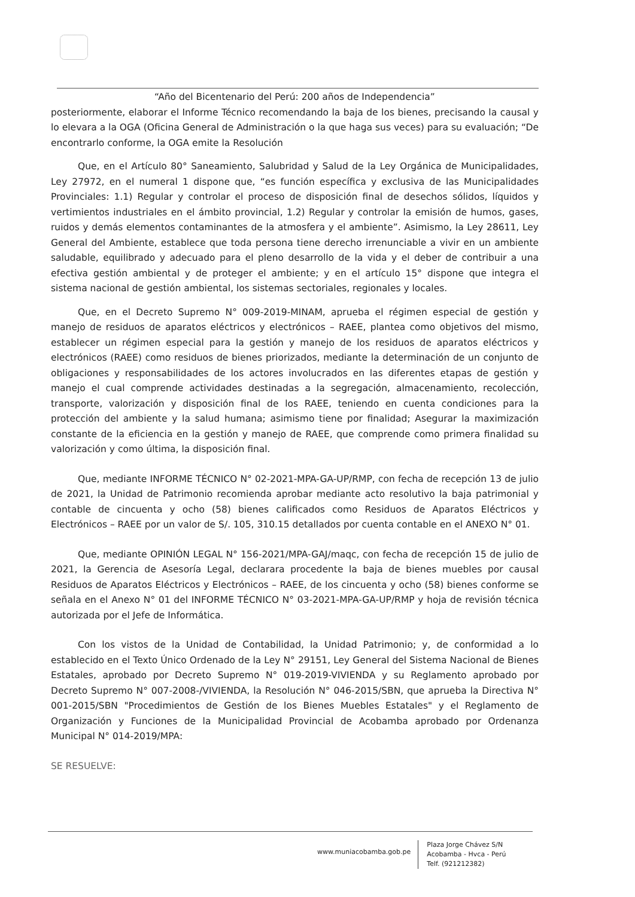“Año del Bicentenario del Perú: 200 años de Independencia”
posteriormente, elaborar el Informe Técnico recomendando la baja de los bienes, precisando la causal y lo elevara a la OGA (Oficina General de Administración o la que haga sus veces) para su evaluación; “De encontrarlo conforme, la OGA emite la Resolución
Que, en el Artículo 80° Saneamiento, Salubridad y Salud de la Ley Orgánica de Municipalidades, Ley 27972, en el numeral 1 dispone que, “es función específica y exclusiva de las Municipalidades Provinciales: 1.1) Regular y controlar el proceso de disposición final de desechos sólidos, líquidos y vertimientos industriales en el ámbito provincial, 1.2) Regular y controlar la emisión de humos, gases, ruidos y demás elementos contaminantes de la atmosfera y el ambiente”. Asimismo, la Ley 28611, Ley General del Ambiente, establece que toda persona tiene derecho irrenunciable a vivir en un ambiente saludable, equilibrado y adecuado para el pleno desarrollo de la vida y el deber de contribuir a una efectiva gestión ambiental y de proteger el ambiente; y en el artículo 15° dispone que integra el sistema nacional de gestión ambiental, los sistemas sectoriales, regionales y locales.
Que, en el Decreto Supremo N° 009-2019-MINAM, aprueba el régimen especial de gestión y manejo de residuos de aparatos eléctricos y electrónicos – RAEE, plantea como objetivos del mismo, establecer un régimen especial para la gestión y manejo de los residuos de aparatos eléctricos y electrónicos (RAEE) como residuos de bienes priorizados, mediante la determinación de un conjunto de obligaciones y responsabilidades de los actores involucrados en las diferentes etapas de gestión y manejo el cual comprende actividades destinadas a la segregación, almacenamiento, recolección, transporte, valorización y disposición final de los RAEE, teniendo en cuenta condiciones para la protección del ambiente y la salud humana; asimismo tiene por finalidad; Asegurar la maximización constante de la eficiencia en la gestión y manejo de RAEE, que comprende como primera finalidad su valorización y como última, la disposición final.
Que, mediante INFORME TÉCNICO N° 02-2021-MPA-GA-UP/RMP, con fecha de recepción 13 de julio de 2021, la Unidad de Patrimonio recomienda aprobar mediante acto resolutivo la baja patrimonial y contable de cincuenta y ocho (58) bienes calificados como Residuos de Aparatos Eléctricos y Electrónicos – RAEE por un valor de S/. 105, 310.15 detallados por cuenta contable en el ANEXO N° 01.
Que, mediante OPINIÓN LEGAL N° 156-2021/MPA-GAJ/maqc, con fecha de recepción 15 de julio de 2021, la Gerencia de Asesoría Legal, declarara procedente la baja de bienes muebles por causal Residuos de Aparatos Eléctricos y Electrónicos – RAEE, de los cincuenta y ocho (58) bienes conforme se señala en el Anexo N° 01 del INFORME TÉCNICO N° 03-2021-MPA-GA-UP/RMP y hoja de revisión técnica autorizada por el Jefe de Informática.
Con los vistos de la Unidad de Contabilidad, la Unidad Patrimonio; y, de conformidad a lo establecido en el Texto Único Ordenado de la Ley N° 29151, Ley General del Sistema Nacional de Bienes Estatales, aprobado por Decreto Supremo N° 019-2019-VIVIENDA y su Reglamento aprobado por Decreto Supremo N° 007-2008-/VIVIENDA, la Resolución N° 046-2015/SBN, que aprueba la Directiva N° 001-2015/SBN "Procedimientos de Gestión de los Bienes Muebles Estatales" y el Reglamento de Organización y Funciones de la Municipalidad Provincial de Acobamba aprobado por Ordenanza Municipal N° 014-2019/MPA:
SE RESUELVE:
www.muniacobamba.gob.pe
Plaza Jorge Chávez S/N
Acobamba - Hvca - Perú
Telf. (921212382)